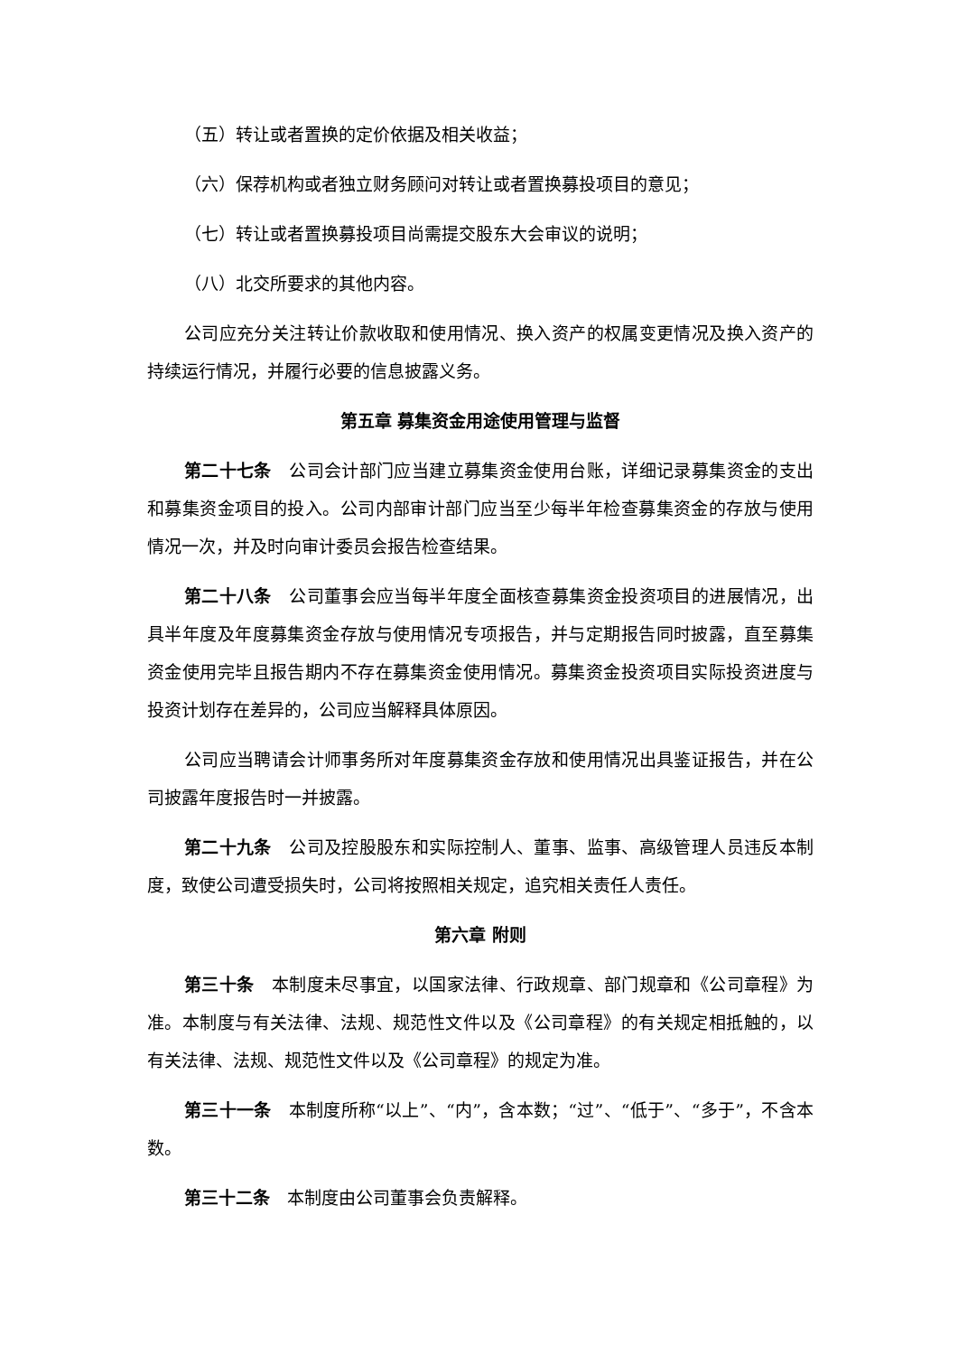（五）转让或者置换的定价依据及相关收益；
（六）保荐机构或者独立财务顾问对转让或者置换募投项目的意见；
（七）转让或者置换募投项目尚需提交股东大会审议的说明；
（八）北交所要求的其他内容。
公司应充分关注转让价款收取和使用情况、换入资产的权属变更情况及换入资产的持续运行情况，并履行必要的信息披露义务。
第五章 募集资金用途使用管理与监督
第二十七条　公司会计部门应当建立募集资金使用台账，详细记录募集资金的支出和募集资金项目的投入。公司内部审计部门应当至少每半年检查募集资金的存放与使用情况一次，并及时向审计委员会报告检查结果。
第二十八条　公司董事会应当每半年度全面核查募集资金投资项目的进展情况，出具半年度及年度募集资金存放与使用情况专项报告，并与定期报告同时披露，直至募集资金使用完毕且报告期内不存在募集资金使用情况。募集资金投资项目实际投资进度与投资计划存在差异的，公司应当解释具体原因。
公司应当聘请会计师事务所对年度募集资金存放和使用情况出具鉴证报告，并在公司披露年度报告时一并披露。
第二十九条　公司及控股股东和实际控制人、董事、监事、高级管理人员违反本制度，致使公司遭受损失时，公司将按照相关规定，追究相关责任人责任。
第六章 附则
第三十条　本制度未尽事宜，以国家法律、行政规章、部门规章和《公司章程》为准。本制度与有关法律、法规、规范性文件以及《公司章程》的有关规定相抵触的，以有关法律、法规、规范性文件以及《公司章程》的规定为准。
第三十一条　本制度所称“以上”、“内”，含本数；“过”、“低于”、“多于”，不含本数。
第三十二条　本制度由公司董事会负责解释。